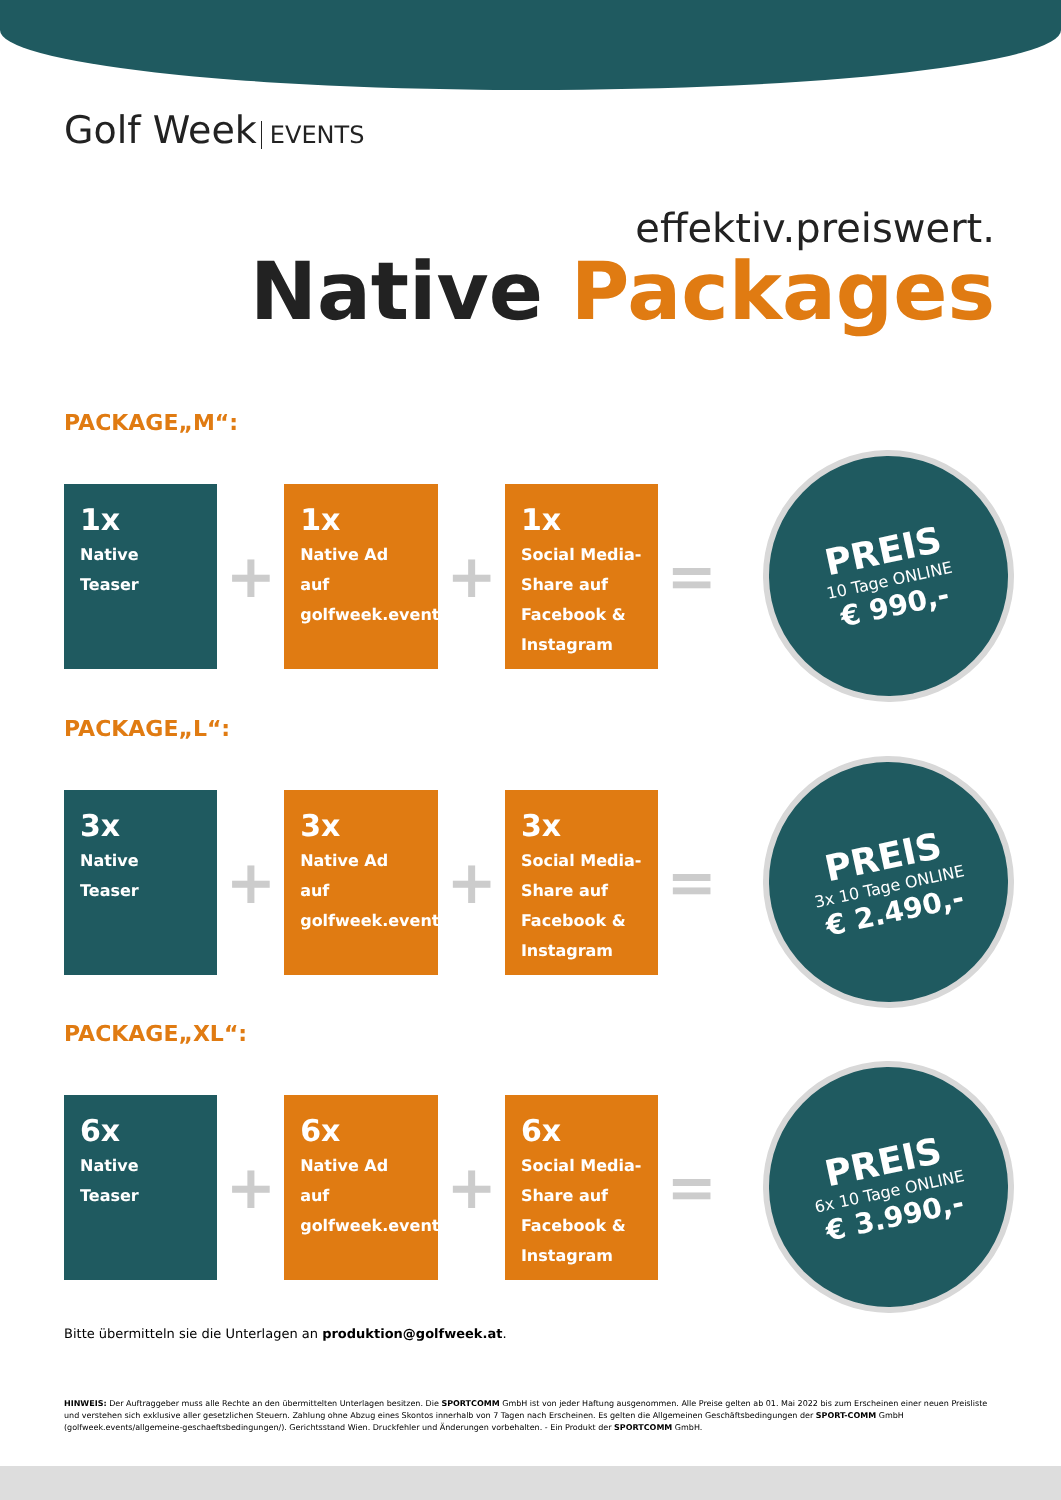Golf Week EVENTS
effektiv.preiswert.
Native Packages
PACKAGE„M“:
1x
Native Teaser
+
1x
Native Ad auf golfweek.events
+
1x
Social Media-Share auf Facebook & Instagram
=
PREIS
10 Tage ONLINE
€ 990,-
PACKAGE„L“:
3x
Native Teaser
+
3x
Native Ad auf golfweek.events
+
3x
Social Media-Share auf Facebook & Instagram
=
PREIS
3x 10 Tage ONLINE
€ 2.490,-
PACKAGE„XL“:
6x
Native Teaser
+
6x
Native Ad auf golfweek.events
+
6x
Social Media-Share auf Facebook & Instagram
=
PREIS
6x 10 Tage ONLINE
€ 3.990,-
Bitte übermitteln sie die Unterlagen an produktion@golfweek.at.
HINWEIS: Der Auftraggeber muss alle Rechte an den übermittelten Unterlagen besitzen. Die SPORTCOMM GmbH ist von jeder Haftung ausgenommen. Alle Preise gelten ab 01. Mai 2022 bis zum Erscheinen einer neuen Preisliste und verstehen sich exklusive aller gesetzlichen Steuern. Zahlung ohne Abzug eines Skontos innerhalb von 7 Tagen nach Erscheinen. Es gelten die Allgemeinen Geschäftsbedingungen der SPORT-COMM GmbH (golfweek.events/allgemeine-geschaeftsbedingungen/). Gerichtsstand Wien. Druckfehler und Änderungen vorbehalten. - Ein Produkt der SPORTCOMM GmbH.